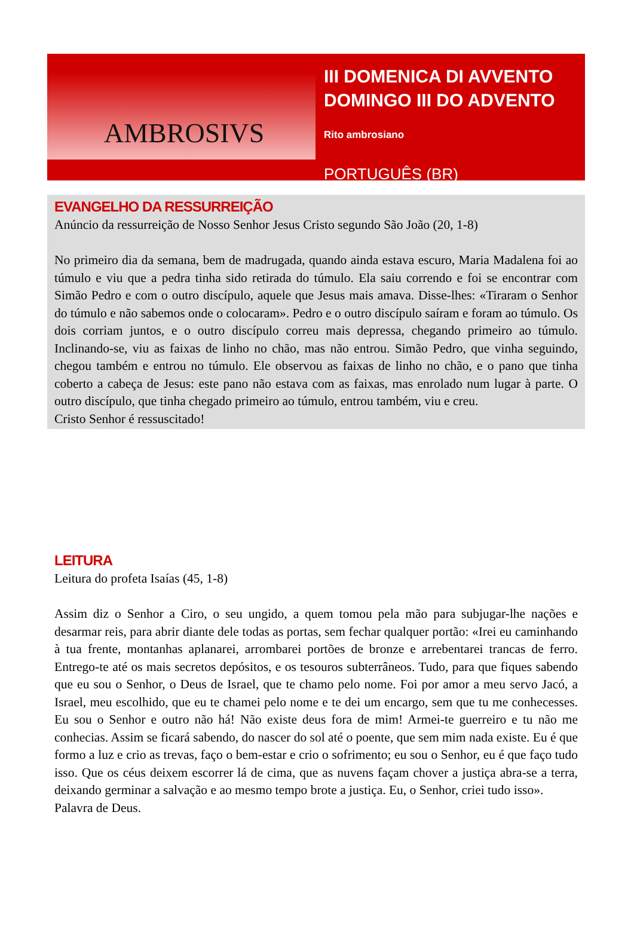AMBROSIVS
III DOMENICA DI AVVENTO
DOMINGO III DO ADVENTO
Rito ambrosiano
PORTUGUÊS (BR)
EVANGELHO DA RESSURREIÇÃO
Anúncio da ressurreição de Nosso Senhor Jesus Cristo segundo São João (20, 1-8)
No primeiro dia da semana, bem de madrugada, quando ainda estava escuro, Maria Madalena foi ao túmulo e viu que a pedra tinha sido retirada do túmulo. Ela saiu correndo e foi se encontrar com Simão Pedro e com o outro discípulo, aquele que Jesus mais amava. Disse-lhes: «Tiraram o Senhor do túmulo e não sabemos onde o colocaram». Pedro e o outro discípulo saíram e foram ao túmulo. Os dois corriam juntos, e o outro discípulo correu mais depressa, chegando primeiro ao túmulo. Inclinando-se, viu as faixas de linho no chão, mas não entrou. Simão Pedro, que vinha seguindo, chegou também e entrou no túmulo. Ele observou as faixas de linho no chão, e o pano que tinha coberto a cabeça de Jesus: este pano não estava com as faixas, mas enrolado num lugar à parte. O outro discípulo, que tinha chegado primeiro ao túmulo, entrou também, viu e creu.
Cristo Senhor é ressuscitado!
LEITURA
Leitura do profeta Isaías (45, 1-8)
Assim diz o Senhor a Ciro, o seu ungido, a quem tomou pela mão para subjugar-lhe nações e desarmar reis, para abrir diante dele todas as portas, sem fechar qualquer portão: «Irei eu caminhando à tua frente, montanhas aplanarei, arrombarei portões de bronze e arrebentarei trancas de ferro. Entrego-te até os mais secretos depósitos, e os tesouros subterrâneos. Tudo, para que fiques sabendo que eu sou o Senhor, o Deus de Israel, que te chamo pelo nome. Foi por amor a meu servo Jacó, a Israel, meu escolhido, que eu te chamei pelo nome e te dei um encargo, sem que tu me conhecesses. Eu sou o Senhor e outro não há! Não existe deus fora de mim! Armei-te guerreiro e tu não me conhecias. Assim se ficará sabendo, do nascer do sol até o poente, que sem mim nada existe. Eu é que formo a luz e crio as trevas, faço o bem-estar e crio o sofrimento; eu sou o Senhor, eu é que faço tudo isso. Que os céus deixem escorrer lá de cima, que as nuvens façam chover a justiça abra-se a terra, deixando germinar a salvação e ao mesmo tempo brote a justiça. Eu, o Senhor, criei tudo isso».
Palavra de Deus.